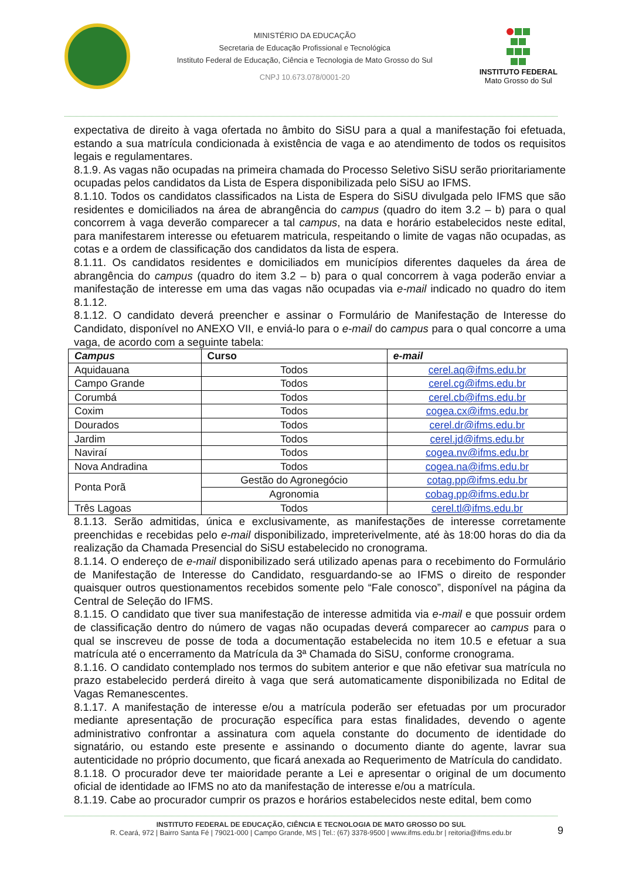MINISTÉRIO DA EDUCAÇÃO
Secretaria de Educação Profissional e Tecnológica
Instituto Federal de Educação, Ciência e Tecnologia de Mato Grosso do Sul
CNPJ 10.673.078/0001-20
INSTITUTO FEDERAL
Mato Grosso do Sul
expectativa de direito à vaga ofertada no âmbito do SiSU para a qual a manifestação foi efetuada, estando a sua matrícula condicionada à existência de vaga e ao atendimento de todos os requisitos legais e regulamentares.
8.1.9. As vagas não ocupadas na primeira chamada do Processo Seletivo SiSU serão prioritariamente ocupadas pelos candidatos da Lista de Espera disponibilizada pelo SiSU ao IFMS.
8.1.10. Todos os candidatos classificados na Lista de Espera do SiSU divulgada pelo IFMS que são residentes e domiciliados na área de abrangência do campus (quadro do item 3.2 – b) para o qual concorrem à vaga deverão comparecer a tal campus, na data e horário estabelecidos neste edital, para manifestarem interesse ou efetuarem matricula, respeitando o limite de vagas não ocupadas, as cotas e a ordem de classificação dos candidatos da lista de espera.
8.1.11. Os candidatos residentes e domiciliados em municípios diferentes daqueles da área de abrangência do campus (quadro do item 3.2 – b) para o qual concorrem à vaga poderão enviar a manifestação de interesse em uma das vagas não ocupadas via e-mail indicado no quadro do item 8.1.12.
8.1.12. O candidato deverá preencher e assinar o Formulário de Manifestação de Interesse do Candidato, disponível no ANEXO VII, e enviá-lo para o e-mail do campus para o qual concorre a uma vaga, de acordo com a seguinte tabela:
| Campus | Curso | e-mail |
| --- | --- | --- |
| Aquidauana | Todos | cerel.aq@ifms.edu.br |
| Campo Grande | Todos | cerel.cg@ifms.edu.br |
| Corumbá | Todos | cerel.cb@ifms.edu.br |
| Coxim | Todos | cogea.cx@ifms.edu.br |
| Dourados | Todos | cerel.dr@ifms.edu.br |
| Jardim | Todos | cerel.jd@ifms.edu.br |
| Naviraí | Todos | cogea.nv@ifms.edu.br |
| Nova Andradina | Todos | cogea.na@ifms.edu.br |
| Ponta Porã | Gestão do Agronegócio | cotag.pp@ifms.edu.br |
| | Agronomia | cobag.pp@ifms.edu.br |
| Três Lagoas | Todos | cerel.tl@ifms.edu.br |
8.1.13. Serão admitidas, única e exclusivamente, as manifestações de interesse corretamente preenchidas e recebidas pelo e-mail disponibilizado, impreterivelmente, até às 18:00 horas do dia da realização da Chamada Presencial do SiSU estabelecido no cronograma.
8.1.14. O endereço de e-mail disponibilizado será utilizado apenas para o recebimento do Formulário de Manifestação de Interesse do Candidato, resguardando-se ao IFMS o direito de responder quaisquer outros questionamentos recebidos somente pelo “Fale conosco”, disponível na página da Central de Seleção do IFMS.
8.1.15. O candidato que tiver sua manifestação de interesse admitida via e-mail e que possuir ordem de classificação dentro do número de vagas não ocupadas deverá comparecer ao campus para o qual se inscreveu de posse de toda a documentação estabelecida no item 10.5 e efetuar a sua matrícula até o encerramento da Matrícula da 3ª Chamada do SiSU, conforme cronograma.
8.1.16. O candidato contemplado nos termos do subitem anterior e que não efetivar sua matrícula no prazo estabelecido perderá direito à vaga que será automaticamente disponibilizada no Edital de Vagas Remanescentes.
8.1.17. A manifestação de interesse e/ou a matrícula poderão ser efetuadas por um procurador mediante apresentação de procuração específica para estas finalidades, devendo o agente administrativo confrontar a assinatura com aquela constante do documento de identidade do signatário, ou estando este presente e assinando o documento diante do agente, lavrar sua autenticidade no próprio documento, que ficará anexada ao Requerimento de Matrícula do candidato.
8.1.18. O procurador deve ter maioridade perante a Lei e apresentar o original de um documento oficial de identidade ao IFMS no ato da manifestação de interesse e/ou a matrícula.
8.1.19. Cabe ao procurador cumprir os prazos e horários estabelecidos neste edital, bem como
9
INSTITUTO FEDERAL DE EDUCAÇÃO, CIÊNCIA E TECNOLOGIA DE MATO GROSSO DO SUL
R. Ceará, 972 | Bairro Santa Fé | 79021-000 | Campo Grande, MS | Tel.: (67) 3378-9500 | www.ifms.edu.br | reitoria@ifms.edu.br